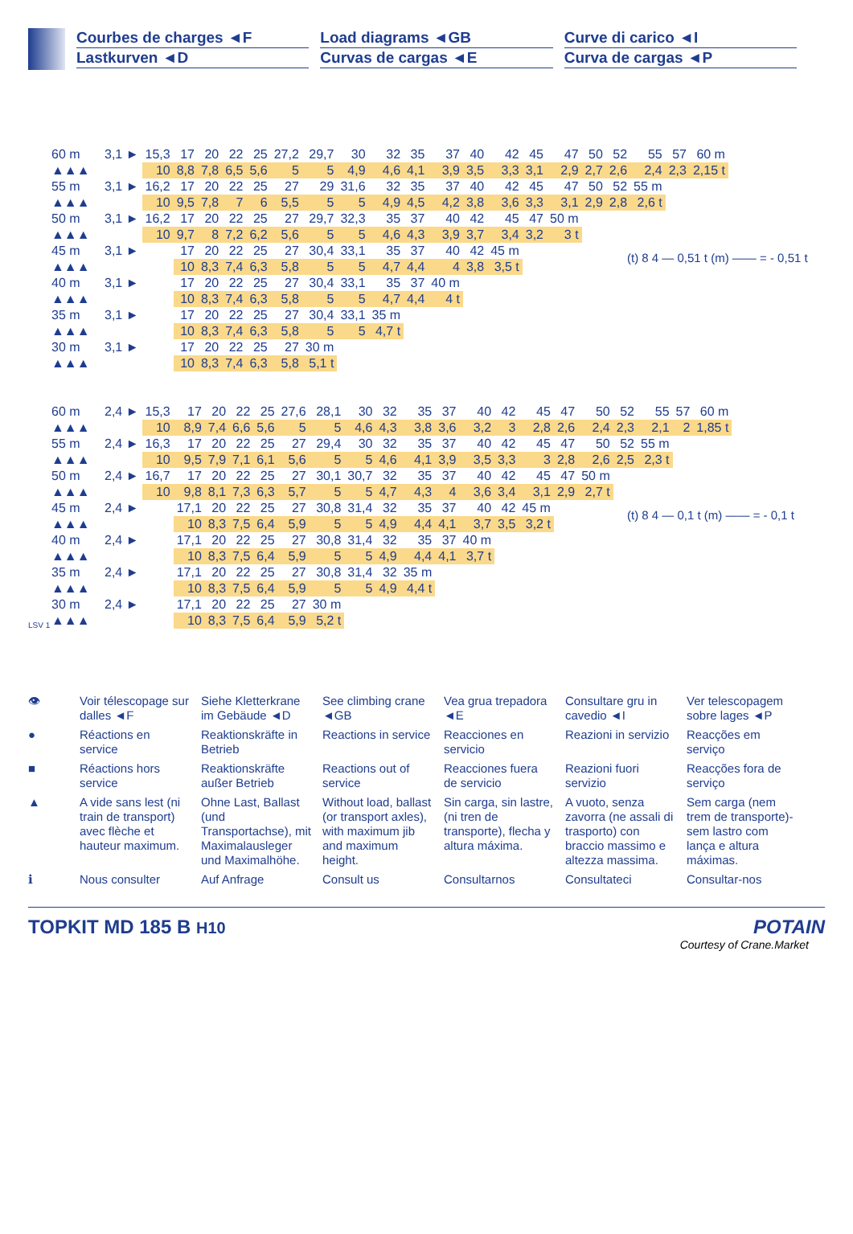Courbes de charges ◄F
Lastkurven ◄D
Load diagrams ◄GB
Curvas de cargas ◄E
Curve di carico ◄I
Curva de cargas ◄P
| 60 m | 3,1 ► | 15,3 | 17 | 20 | 22 | 25 | 27,2 | 29,7 | 30 | 32 | 35 | 37 | 40 | 42 | 45 | 47 | 50 | 52 | 55 | 57 | 60 m |
| ▲▲▲ | | 10 | 8,8 | 7,8 | 6,5 | 5,6 | 5 | 5 | 4,9 | 4,6 | 4,1 | 3,9 | 3,5 | 3,3 | 3,1 | 2,9 | 2,7 | 2,6 | 2,4 | 2,3 | 2,15 t |
| 55 m | 3,1 ► | 16,2 | 17 | 20 | 22 | 25 | 27 | 29 | 31,6 | 32 | 35 | 37 | 40 | 42 | 45 | 47 | 50 | 52 | 55 m | | |
| ▲▲▲ | | 10 | 9,5 | 7,8 | 7 | 6 | 5,5 | 5 | 5 | 4,9 | 4,5 | 4,2 | 3,8 | 3,6 | 3,3 | 3,1 | 2,9 | 2,8 | 2,6 t | | |
| 50 m | 3,1 ► | 16,2 | 17 | 20 | 22 | 25 | 27 | 29,7 | 32,3 | 35 | 37 | 40 | 42 | 45 | 47 | 50 m | | | | | |
| ▲▲▲ | | 10 | 9,7 | 8 | 7,2 | 6,2 | 5,6 | 5 | 5 | 4,6 | 4,3 | 3,9 | 3,7 | 3,4 | 3,2 | 3 t | | | | | |
| 45 m | 3,1 ► | | 17 | 20 | 22 | 25 | 27 | 30,4 | 33,1 | 35 | 37 | 40 | 42 | 45 m | | | | | | | |
| ▲▲▲ | | | 10 | 8,3 | 7,4 | 6,3 | 5,8 | 5 | 5 | 4,7 | 4,4 | 4 | 3,8 | 3,5 t | | | | | | | |
| 40 m | 3,1 ► | | 17 | 20 | 22 | 25 | 27 | 30,4 | 33,1 | 35 | 37 | 40 m | | | | | | | | | |
| ▲▲▲ | | | 10 | 8,3 | 7,4 | 6,3 | 5,8 | 5 | 5 | 4,7 | 4,4 | 4 t | | | | | | | | | |
| 35 m | 3,1 ► | | 17 | 20 | 22 | 25 | 27 | 30,4 | 33,1 | 35 m | | | | | | | | | | | |
| ▲▲▲ | | | 10 | 8,3 | 7,4 | 6,3 | 5,8 | 5 | 5 | 4,7 t | | | | | | | | | | | |
| 30 m | 3,1 ► | | 17 | 20 | 22 | 25 | 27 | 30 m | | | | | | | | | | | | | |
| ▲▲▲ | | | 10 | 8,3 | 7,4 | 6,3 | 5,8 | 5,1 t | | | | | | | | | | | | | |
(t) 8 4 — 0,51 t (m) —— = - 0,51 t
| 60 m | 2,4 ► | 15,3 | 17 | 20 | 22 | 25 | 27,6 | 28,1 | 30 | 32 | 35 | 37 | 40 | 42 | 45 | 47 | 50 | 52 | 55 | 57 | 60 m |
| ▲▲▲ | | 10 | 8,9 | 7,4 | 6,6 | 5,6 | 5 | 5 | 4,6 | 4,3 | 3,8 | 3,6 | 3,2 | 3 | 2,8 | 2,6 | 2,4 | 2,3 | 2,1 | 2 | 1,85 t |
| 55 m | 2,4 ► | 16,3 | 17 | 20 | 22 | 25 | 27 | 29,4 | 30 | 32 | 35 | 37 | 40 | 42 | 45 | 47 | 50 | 52 | 55 m | | |
| ▲▲▲ | | 10 | 9,5 | 7,9 | 7,1 | 6,1 | 5,6 | 5 | 5 | 4,6 | 4,1 | 3,9 | 3,5 | 3,3 | 3 | 2,8 | 2,6 | 2,5 | 2,3 t | | |
| 50 m | 2,4 ► | 16,7 | 17 | 20 | 22 | 25 | 27 | 30,1 | 30,7 | 32 | 35 | 37 | 40 | 42 | 45 | 47 | 50 m | | | | |
| ▲▲▲ | | 10 | 9,8 | 8,1 | 7,3 | 6,3 | 5,7 | 5 | 5 | 4,7 | 4,3 | 4 | 3,6 | 3,4 | 3,1 | 2,9 | 2,7 t | | | | |
| 45 m | 2,4 ► | | 17,1 | 20 | 22 | 25 | 27 | 30,8 | 31,4 | 32 | 35 | 37 | 40 | 42 | 45 m | | | | | | |
| ▲▲▲ | | | 10 | 8,3 | 7,5 | 6,4 | 5,9 | 5 | 5 | 4,9 | 4,4 | 4,1 | 3,7 | 3,5 | 3,2 t | | | | | | |
| 40 m | 2,4 ► | | 17,1 | 20 | 22 | 25 | 27 | 30,8 | 31,4 | 32 | 35 | 37 | 40 m | | | | | | | | |
| ▲▲▲ | | | 10 | 8,3 | 7,5 | 6,4 | 5,9 | 5 | 5 | 4,9 | 4,4 | 4,1 | 3,7 t | | | | | | | | |
| 35 m | 2,4 ► | | 17,1 | 20 | 22 | 25 | 27 | 30,8 | 31,4 | 32 | 35 m | | | | | | | | | | |
| ▲▲▲ | | | 10 | 8,3 | 7,5 | 6,4 | 5,9 | 5 | 5 | 4,9 | 4,4 t | | | | | | | | | | |
| 30 m | 2,4 ► | | 17,1 | 20 | 22 | 25 | 27 | 30 m | | | | | | | | | | | | | |
| ▲▲▲ | | | 10 | 8,3 | 7,5 | 6,4 | 5,9 | 5,2 t | | | | | | | | | | | | | |
(t) 8 4 — 0,1 t (m) —— = - 0,1 t
LSV 1
👁
Voir télescopage sur dalles ◄F
Siehe Kletterkrane im Gebäude ◄D
See climbing crane ◄GB
Vea grua trepadora ◄E
Consultare gru in cavedio ◄I
Ver telescopagem sobre lages ◄P
●
Réactions en service
Reaktionskräfte in Betrieb
Reactions in service
Reacciones en servicio
Reazioni in servizio
Reacções em serviço
■
Réactions hors service
Reaktionskräfte außer Betrieb
Reactions out of service
Reacciones fuera de servicio
Reazioni fuori servizio
Reacções fora de serviço
▲
A vide sans lest (ni train de transport) avec flèche et hauteur maximum.
Ohne Last, Ballast (und Transportachse), mit Maximalausleger und Maximalhöhe.
Without load, ballast (or transport axles), with maximum jib and maximum height.
Sin carga, sin lastre, (ni tren de transporte), flecha y altura máxima.
A vuoto, senza zavorra (ne assali di trasporto) con braccio massimo e altezza massima.
Sem carga (nem trem de transporte)- sem lastro com lança e altura máximas.
ℹ
Nous consulter
Auf Anfrage
Consult us
Consultarnos
Consultateci
Consultar-nos
TOPKIT MD 185 B H10 POTAIN
Courtesy of Crane.Market